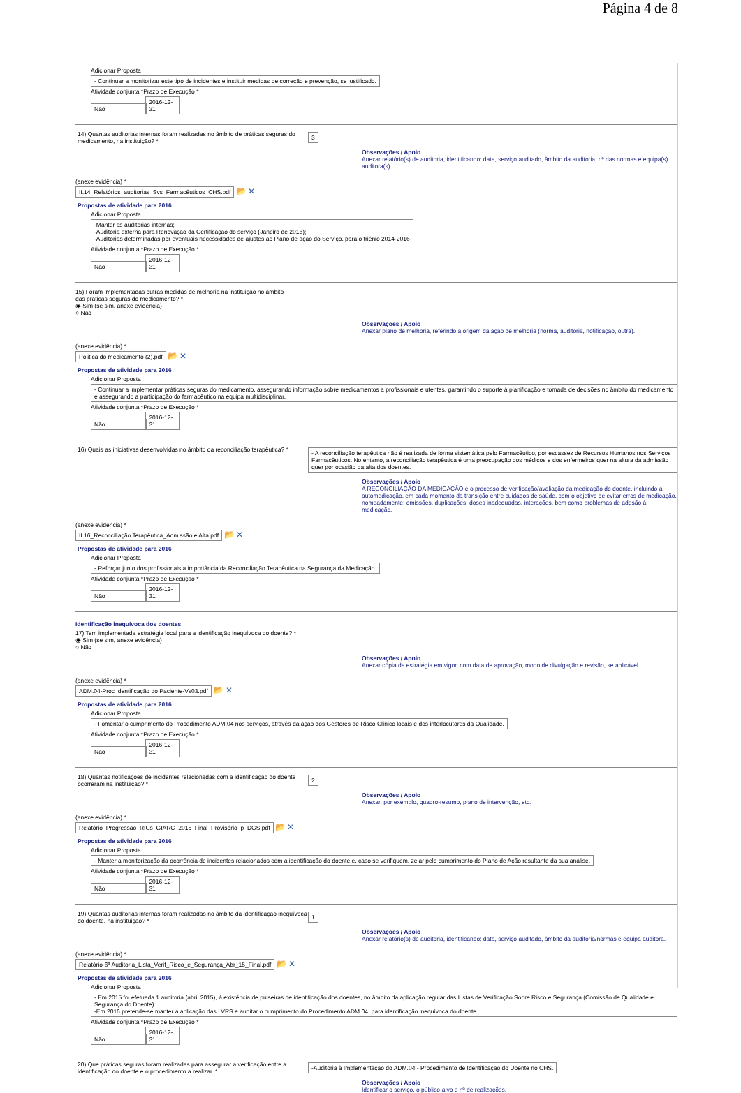Página 4 de 8
Adicionar Proposta
- Continuar a monitorizar este tipo de incidentes e instituir medidas de correção e prevenção, se justificado.
Atividade conjunta *Prazo de Execução *
Não 2016-12-31
14) Quantas auditorias internas foram realizadas no âmbito de práticas seguras do medicamento, na instituição? *
3
Observações / Apoio
Anexar relatório(s) de auditoria, identificando: data, serviço auditado, âmbito da auditoria, nº das normas e equipa(s) auditora(s).
(anexe evidência) *
II.14_Relatórios_auditorias_Svs_Farmacêuticos_CHS.pdf 📂 ✕
Propostas de atividade para 2016
Adicionar Proposta
-Manter as auditorias internas;
-Auditoria externa para Renovação da Certificação do serviço (Janeiro de 2016);
-Auditorias determinadas por eventuais necessidades de ajustes ao Plano de ação do Serviço, para o triénio 2014-2016
Atividade conjunta *Prazo de Execução *
Não 2016-12-31
15) Foram implementadas outras medidas de melhoria na instituição no âmbito
das práticas seguras do medicamento? *
◉ Sim (se sim, anexe evidência)
○ Não
Observações / Apoio
Anexar plano de melhoria, referindo a origem da ação de melhoria (norma, auditoria, notificação, outra).
(anexe evidência) *
Politica do medicamento (2).pdf 📂 ✕
Propostas de atividade para 2016
Adicionar Proposta
- Continuar a implementar práticas seguras do medicamento, assegurando informação sobre medicamentos a profissionais e utentes, garantindo o suporte à planificação e tomada de decisões no âmbito do medicamento e assegurando a participação do farmacêutico na equipa multidisciplinar.
Atividade conjunta *Prazo de Execução *
Não 2016-12-31
16) Quais as iniciativas desenvolvidas no âmbito da reconciliação terapêutica? *
- A reconciliação terapêutica não é realizada de forma sistemática pelo Farmacêutico, por escassez de Recursos Humanos nos Serviços Farmacêuticos. No entanto, a reconciliação terapêutica é uma preocupação dos médicos e dos enfermeiros quer na altura da admissão quer por ocasião da alta dos doentes.
Observações / Apoio
A RECONCILIAÇÃO DA MEDICAÇÃO é o processo de verificação/avaliação da medicação do doente, incluindo a automedicação, em cada momento da transição entre cuidados de saúde, com o objetivo de evitar erros de medicação, nomeadamente: omissões, duplicações, doses inadequadas, interações, bem como problemas de adesão à medicação.
(anexe evidência) *
II.16_Reconciliação Terapêutica_Admissão e Alta.pdf 📂 ✕
Propostas de atividade para 2016
Adicionar Proposta
- Reforçar junto dos profissionais a importância da Reconciliação Terapêutica na Segurança da Medicação.
Atividade conjunta *Prazo de Execução *
Não 2016-12-31
Identificação inequívoca dos doentes
17) Tem implementada estratégia local para a identificação inequívoca do doente? *
◉ Sim (se sim, anexe evidência)
○ Não
Observações / Apoio
Anexar cópia da estratégia em vigor, com data de aprovação, modo de divulgação e revisão, se aplicável.
(anexe evidência) *
ADM.04-Proc Identificação do Paciente-Vs03.pdf 📂 ✕
Propostas de atividade para 2016
Adicionar Proposta
- Fomentar o cumprimento do Procedimento ADM.04 nos serviços, através da ação dos Gestores de Risco Clínico locais e dos interlocutores da Qualidade.
Atividade conjunta *Prazo de Execução *
Não 2016-12-31
18) Quantas notificações de incidentes relacionadas com a identificação do doente ocorreram na instituição? *
2
Observações / Apoio
Anexar, por exemplo, quadro-resumo, plano de intervenção, etc.
(anexe evidência) *
Relatório_Progressão_RICs_GIARC_2015_Final_Provisório_p_DGS.pdf 📂 ✕
Propostas de atividade para 2016
Adicionar Proposta
- Manter a monitorização da ocorrência de incidentes relacionados com a identificação do doente e, caso se verifiquem, zelar pelo cumprimento do Plano de Ação resultante da sua análise.
Atividade conjunta *Prazo de Execução *
Não 2016-12-31
19) Quantas auditorias internas foram realizadas no âmbito da identificação inequívoca do doente, na instituição? *
1
Observações / Apoio
Anexar relatório(s) de auditoria, identificando: data, serviço auditado, âmbito da auditoria/normas e equipa auditora.
(anexe evidência) *
Relatório-6ª Auditoria_Lista_Verif_Risco_e_Segurança_Abr_15_Final.pdf 📂 ✕
Propostas de atividade para 2016
Adicionar Proposta
- Em 2015 foi efetuada 1 auditoria (abril 2015), à existência de pulseiras de identificação dos doentes, no âmbito da aplicação regular das Listas de Verificação Sobre Risco e Segurança (Comissão de Qualidade e Segurança do Doente).
-Em 2016 pretende-se manter a aplicação das LVRS e auditar o cumprimento do Procedimento ADM.04, para identificação inequívoca do doente.
Atividade conjunta *Prazo de Execução *
Não 2016-12-31
20) Que práticas seguras foram realizadas para assegurar a verificação entre a identificação do doente e o procedimento a realizar. *
-Auditoria à Implementação do ADM.04 - Procedimento de Identificação do Doente no CHS.
Observações / Apoio
Identificar o serviço, o público-alvo e nº de realizações.